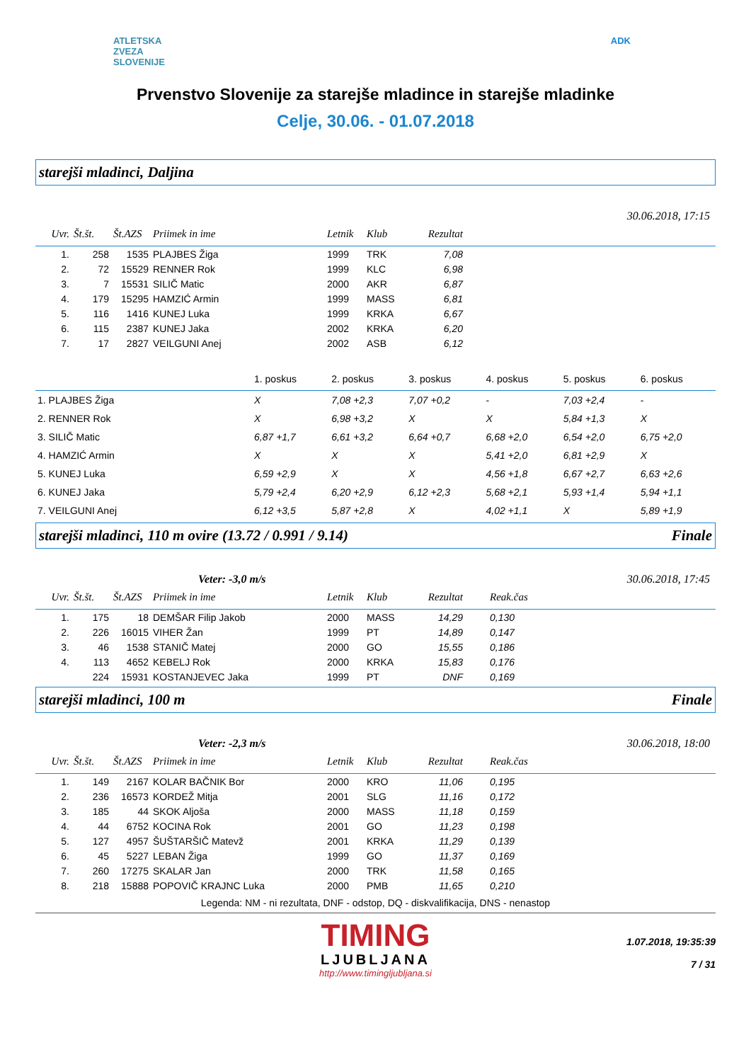ATLETSKA
ZVEZA
SLOVENIJE
ADK
Prvenstvo Slovenije za starejše mladince in starejše mladinke
Celje, 30.06. - 01.07.2018
starejši mladinci, Daljina
30.06.2018, 17:15
| Uvr. | Št.št. | Št.AZS | Priimek in ime | Letnik | Klub | Rezultat | |
| --- | --- | --- | --- | --- | --- | --- | --- |
| 1. | 258 | 1535 | PLAJBES Žiga | 1999 | TRK | 7,08 | |
| 2. | 72 | 15529 | RENNER Rok | 1999 | KLC | 6,98 | |
| 3. | 7 | 15531 | SILIČ Matic | 2000 | AKR | 6,87 | |
| 4. | 179 | 15295 | HAMZIĆ Armin | 1999 | MASS | 6,81 | |
| 5. | 116 | 1416 | KUNEJ Luka | 1999 | KRKA | 6,67 | |
| 6. | 115 | 2387 | KUNEJ Jaka | 2002 | KRKA | 6,20 | |
| 7. | 17 | 2827 | VEILGUNI Anej | 2002 | ASB | 6,12 | |
| | 1. poskus | 2. poskus | 3. poskus | 4. poskus | 5. poskus | 6. poskus |
| --- | --- | --- | --- | --- | --- | --- |
| 1. PLAJBES Žiga | X | 7,08 +2,3 | 7,07 +0,2 | - | 7,03 +2,4 | - |
| 2. RENNER Rok | X | 6,98 +3,2 | X | X | 5,84 +1,3 | X |
| 3. SILIČ Matic | 6,87 +1,7 | 6,61 +3,2 | 6,64 +0,7 | 6,68 +2,0 | 6,54 +2,0 | 6,75 +2,0 |
| 4. HAMZIĆ Armin | X | X | X | 5,41 +2,0 | 6,81 +2,9 | X |
| 5. KUNEJ Luka | 6,59 +2,9 | X | X | 4,56 +1,8 | 6,67 +2,7 | 6,63 +2,6 |
| 6. KUNEJ Jaka | 5,79 +2,4 | 6,20 +2,9 | 6,12 +2,3 | 5,68 +2,1 | 5,93 +1,4 | 5,94 +1,1 |
| 7. VEILGUNI Anej | 6,12 +3,5 | 5,87 +2,8 | X | 4,02 +1,1 | X | 5,89 +1,9 |
starejši mladinci, 110 m ovire (13.72 / 0.991 / 9.14) Finale
Veter: -3,0 m/s 30.06.2018, 17:45
| Uvr. | Št.št. | Št.AZS | Priimek in ime | Letnik | Klub | Rezultat | Reak.čas |
| --- | --- | --- | --- | --- | --- | --- | --- |
| 1. | 175 | 18 | DEMŠAR Filip Jakob | 2000 | MASS | 14,29 | 0,130 |
| 2. | 226 | 16015 | VIHER Žan | 1999 | PT | 14,89 | 0,147 |
| 3. | 46 | 1538 | STANIČ Matej | 2000 | GO | 15,55 | 0,186 |
| 4. | 113 | 4652 | KEBELJ Rok | 2000 | KRKA | 15,83 | 0,176 |
| | 224 | 15931 | KOSTANJEVEC Jaka | 1999 | PT | DNF | 0,169 |
starejši mladinci, 100 m Finale
Veter: -2,3 m/s 30.06.2018, 18:00
| Uvr. | Št.št. | Št.AZS | Priimek in ime | Letnik | Klub | Rezultat | Reak.čas |
| --- | --- | --- | --- | --- | --- | --- | --- |
| 1. | 149 | 2167 | KOLAR BAČNIK Bor | 2000 | KRO | 11,06 | 0,195 |
| 2. | 236 | 16573 | KORDEŽ Mitja | 2001 | SLG | 11,16 | 0,172 |
| 3. | 185 | 44 | SKOK Aljoša | 2000 | MASS | 11,18 | 0,159 |
| 4. | 44 | 6752 | KOCINA Rok | 2001 | GO | 11,23 | 0,198 |
| 5. | 127 | 4957 | ŠUŠTARŠIČ Matevž | 2001 | KRKA | 11,29 | 0,139 |
| 6. | 45 | 5227 | LEBAN Žiga | 1999 | GO | 11,37 | 0,169 |
| 7. | 260 | 17275 | SKALAR Jan | 2000 | TRK | 11,58 | 0,165 |
| 8. | 218 | 15888 | POPOVIČ KRAJNC Luka | 2000 | PMB | 11,65 | 0,210 |
Legenda: NM - ni rezultata, DNF - odstop, DQ - diskvalifikacija, DNS - nenastop
TIMING
LJUBLJANA
http://www.timingljubljana.si
1.07.2018, 19:35:39
7 / 31